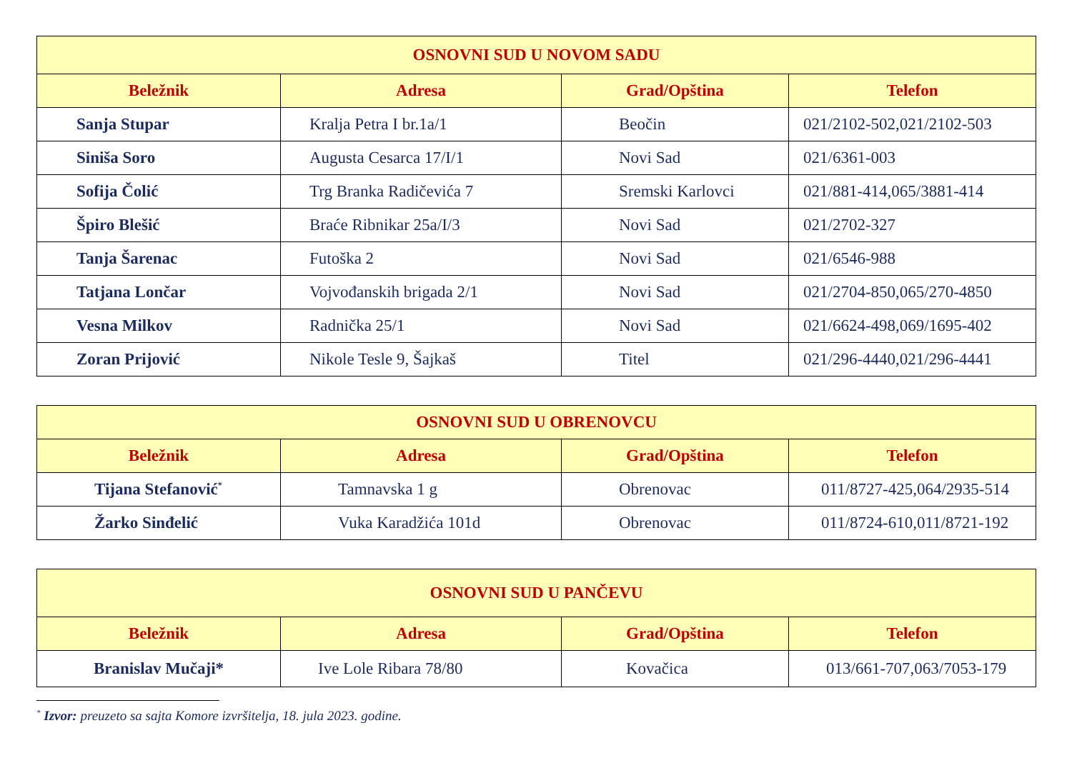| OSNOVNI SUD U NOVOM SADU | | | |
| --- | --- | --- | --- |
| Beležnik | Adresa | Grad/Opština | Telefon |
| Sanja Stupar | Kralja Petra I br.1a/1 | Beočin | 021/2102-502,021/2102-503 |
| Siniša Soro | Augusta Cesarca 17/I/1 | Novi Sad | 021/6361-003 |
| Sofija Čolić | Trg Branka Radičevića 7 | Sremski Karlovci | 021/881-414,065/3881-414 |
| Špiro Blešić | Braće Ribnikar 25a/I/3 | Novi Sad | 021/2702-327 |
| Tanja Šarenac | Futoška 2 | Novi Sad | 021/6546-988 |
| Tatjana Lončar | Vojvođanskih brigada 2/1 | Novi Sad | 021/2704-850,065/270-4850 |
| Vesna Milkov | Radnička 25/1 | Novi Sad | 021/6624-498,069/1695-402 |
| Zoran Prijović | Nikole Tesle 9, Šajkaš | Titel | 021/296-4440,021/296-4441 |
| OSNOVNI SUD U OBRENOVCU | | | |
| --- | --- | --- | --- |
| Beležnik | Adresa | Grad/Opština | Telefon |
| Tijana Stefanović<sup>*</sup> | Tamnavska 1 g | Obrenovac | 011/8727-425,064/2935-514 |
| Žarko Sinđelić | Vuka Karadžića 101d | Obrenovac | 011/8724-610,011/8721-192 |
| OSNOVNI SUD U PANČEVU | | | |
| --- | --- | --- | --- |
| Beležnik | Adresa | Grad/Opština | Telefon |
| Branislav Mučaji* | Ive Lole Ribara 78/80 | Kovačica | 013/661-707,063/7053-179 |
<sup>*</sup> Izvor: preuzeto sa sajta Komore izvršitelja, 18. jula 2023. godine.